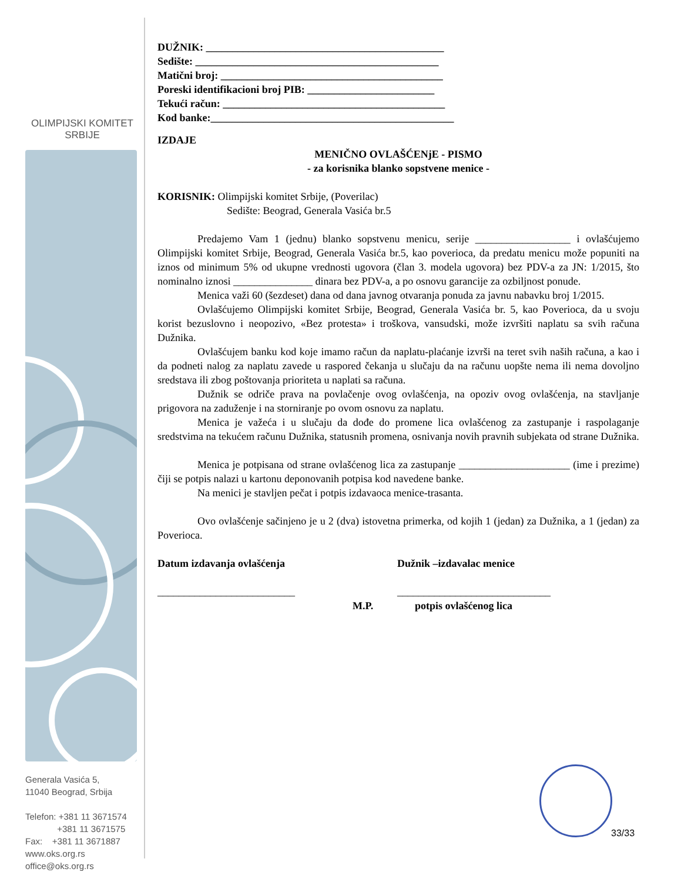OLIMPIJSKI KOMITET
SRBIJE
Generala Vasića 5,
11040 Beograd, Srbija
Telefon: +381 11 3671574
+381 11 3671575
Fax: +381 11 3671887
www.oks.org.rs
office@oks.org.rs
DUŽNIK: _____________________________________________
Sedište: ______________________________________________
Matični broj: __________________________________________
Poreski identifikacioni broj PIB: ________________________
Tekući račun: __________________________________________
Kod banke:______________________________________________
IZDAJE
MENIČNO OVLAŠĆENjE - PISMO
- za korisnika blanko sopstvene menice -
KORISNIK: Olimpijski komitet Srbije, (Poverilac)
Sedište: Beograd, Generala Vasića br.5
Predajemo Vam 1 (jednu) blanko sopstvenu menicu, serije __________________ i ovlašćujemo Olimpijski komitet Srbije, Beograd, Generala Vasića br.5, kao poverioca, da predatu menicu može popuniti na iznos od minimum 5% od ukupne vrednosti ugovora (član 3. modela ugovora) bez PDV-a za JN: 1/2015, što nominalno iznosi _______________ dinara bez PDV-a, a po osnovu garancije za ozbiljnost ponude.
Menica važi 60 (šezdeset) dana od dana javnog otvaranja ponuda za javnu nabavku broj 1/2015.
Ovlašćujemo Olimpijski komitet Srbije, Beograd, Generala Vasića br. 5, kao Poverioca, da u svoju korist bezuslovno i neopozivo, «Bez protesta» i troškova, vansudski, može izvršiti naplatu sa svih računa Dužnika.
Ovlašćujem banku kod koje imamo račun da naplatu-plaćanje izvrši na teret svih naših računa, a kao i da podneti nalog za naplatu zavede u raspored čekanja u slučaju da na računu uopšte nema ili nema dovoljno sredstava ili zbog poštovanja prioriteta u naplati sa računa.
Dužnik se odriče prava na povlačenje ovog ovlašćenja, na opoziv ovog ovlašćenja, na stavljanje prigovora na zaduženje i na storniranje po ovom osnovu za naplatu.
Menica je važeća i u slučaju da dođe do promene lica ovlašćenog za zastupanje i raspolaganje sredstvima na tekućem računu Dužnika, statusnih promena, osnivanja novih pravnih subjekata od strane Dužnika.
Menica je potpisana od strane ovlašćenog lica za zastupanje _____________________ (ime i prezime) čiji se potpis nalazi u kartonu deponovanih potpisa kod navedene banke.
Na menici je stavljen pečat i potpis izdavaoca menice-trasanta.
Ovo ovlašćenje sačinjeno je u 2 (dva) istovetna primerka, od kojih 1 (jedan) za Dužnika, a 1 (jedan) za Poverioca.
Datum izdavanja ovlašćenja Dužnik –izdavalac menice
__________________________ _____________________________
M.P. potpis ovlašćenog lica
33/33